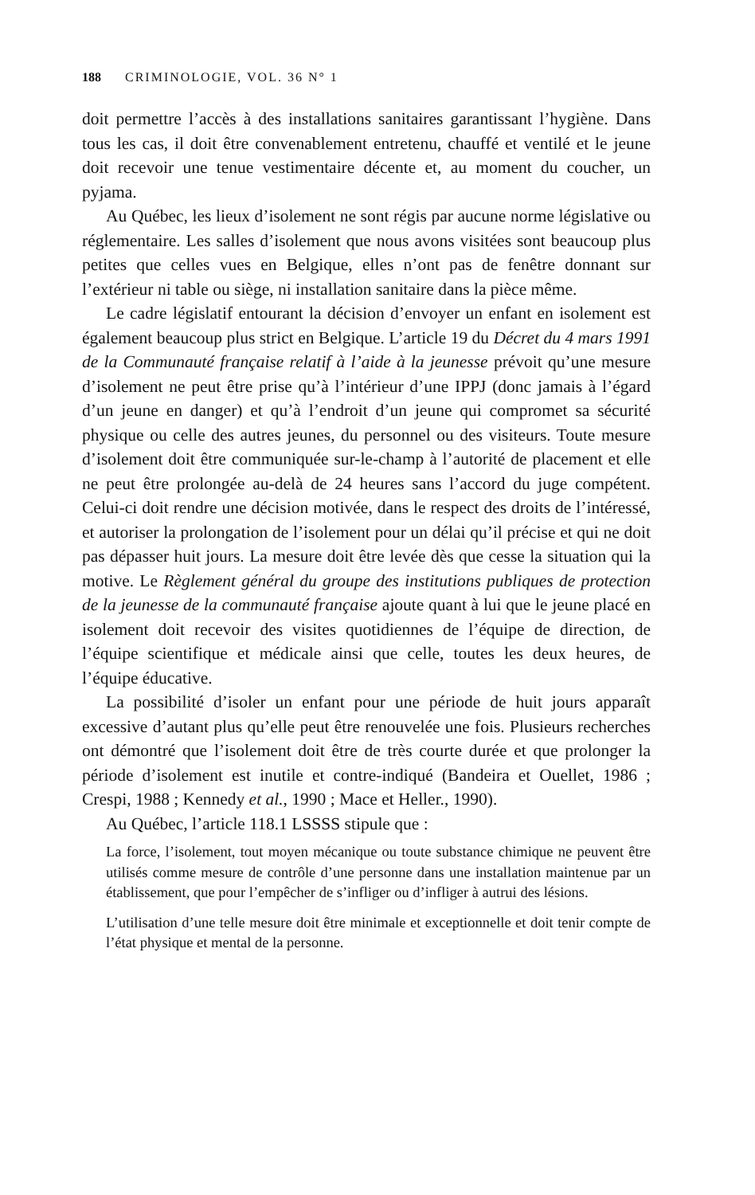188 CRIMINOLOGIE, VOL. 36 N° 1
doit permettre l’accès à des installations sanitaires garantissant l’hygiène. Dans tous les cas, il doit être convenablement entretenu, chauffé et ventilé et le jeune doit recevoir une tenue vestimentaire décente et, au moment du coucher, un pyjama.
Au Québec, les lieux d’isolement ne sont régis par aucune norme législative ou réglementaire. Les salles d’isolement que nous avons visitées sont beaucoup plus petites que celles vues en Belgique, elles n’ont pas de fenêtre donnant sur l’extérieur ni table ou siège, ni installation sanitaire dans la pièce même.
Le cadre législatif entourant la décision d’envoyer un enfant en isolement est également beaucoup plus strict en Belgique. L’article 19 du Décret du 4 mars 1991 de la Communauté française relatif à l’aide à la jeunesse prévoit qu’une mesure d’isolement ne peut être prise qu’à l’intérieur d’une IPPJ (donc jamais à l’égard d’un jeune en danger) et qu’à l’endroit d’un jeune qui compromet sa sécurité physique ou celle des autres jeunes, du personnel ou des visiteurs. Toute mesure d’isolement doit être communiquée sur-le-champ à l’autorité de placement et elle ne peut être prolongée au-delà de 24 heures sans l’accord du juge compétent. Celui-ci doit rendre une décision motivée, dans le respect des droits de l’intéressé, et autoriser la prolongation de l’isolement pour un délai qu’il précise et qui ne doit pas dépasser huit jours. La mesure doit être levée dès que cesse la situation qui la motive. Le Règlement général du groupe des institutions publiques de protection de la jeunesse de la communauté française ajoute quant à lui que le jeune placé en isolement doit recevoir des visites quotidiennes de l’équipe de direction, de l’équipe scientifique et médicale ainsi que celle, toutes les deux heures, de l’équipe éducative.
La possibilité d’isoler un enfant pour une période de huit jours apparaît excessive d’autant plus qu’elle peut être renouvelée une fois. Plusieurs recherches ont démontré que l’isolement doit être de très courte durée et que prolonger la période d’isolement est inutile et contre-indiqué (Bandeira et Ouellet, 1986 ; Crespi, 1988 ; Kennedy et al., 1990 ; Mace et Heller., 1990).
Au Québec, l’article 118.1 LSSSS stipule que :
La force, l’isolement, tout moyen mécanique ou toute substance chimique ne peuvent être utilisés comme mesure de contrôle d’une personne dans une installation maintenue par un établissement, que pour l’empêcher de s’infliger ou d’infliger à autrui des lésions.
L’utilisation d’une telle mesure doit être minimale et exceptionnelle et doit tenir compte de l’état physique et mental de la personne.